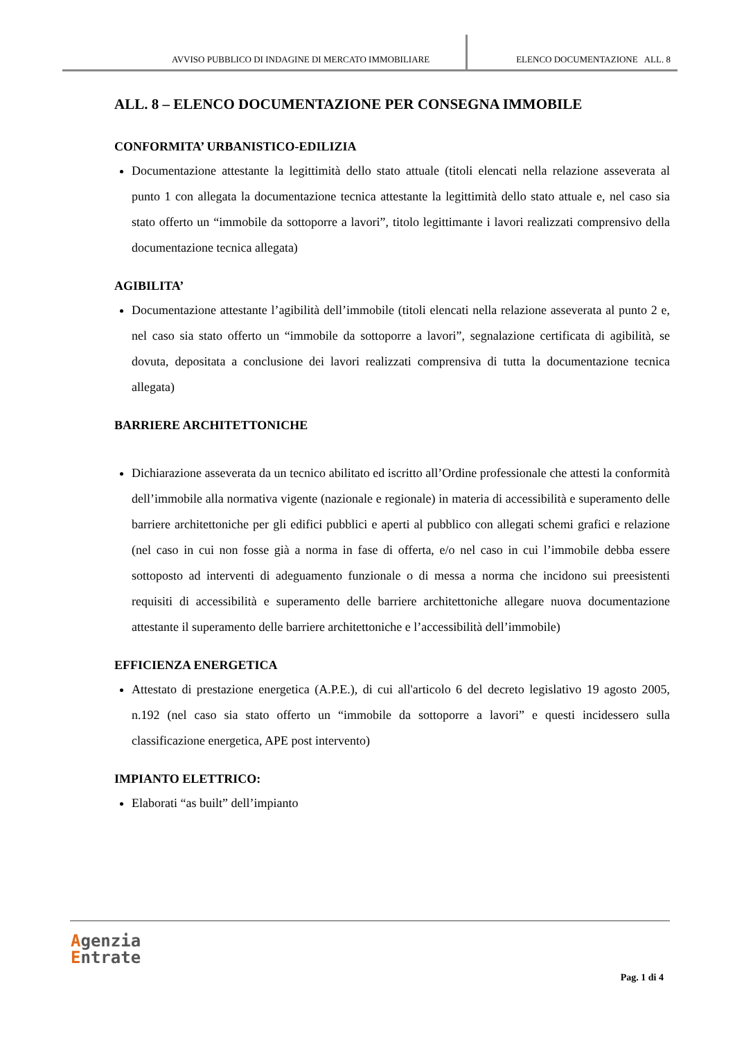AVVISO PUBBLICO DI INDAGINE DI MERCATO IMMOBILIARE
ELENCO DOCUMENTAZIONE ALL. 8
ALL. 8 – ELENCO DOCUMENTAZIONE PER CONSEGNA IMMOBILE
CONFORMITA’ URBANISTICO-EDILIZIA
Documentazione attestante la legittimità dello stato attuale (titoli elencati nella relazione asseverata al punto 1 con allegata la documentazione tecnica attestante la legittimità dello stato attuale e, nel caso sia stato offerto un “immobile da sottoporre a lavori”, titolo legittimante i lavori realizzati comprensivo della documentazione tecnica allegata)
AGIBILITA’
Documentazione attestante l’agibilità dell’immobile (titoli elencati nella relazione asseverata al punto 2 e, nel caso sia stato offerto un “immobile da sottoporre a lavori”, segnalazione certificata di agibilità, se dovuta, depositata a conclusione dei lavori realizzati comprensiva di tutta la documentazione tecnica allegata)
BARRIERE ARCHITETTONICHE
Dichiarazione asseverata da un tecnico abilitato ed iscritto all’Ordine professionale che attesti la conformità dell’immobile alla normativa vigente (nazionale e regionale) in materia di accessibilità e superamento delle barriere architettoniche per gli edifici pubblici e aperti al pubblico con allegati schemi grafici e relazione (nel caso in cui non fosse già a norma in fase di offerta, e/o nel caso in cui l’immobile debba essere sottoposto ad interventi di adeguamento funzionale o di messa a norma che incidono sui preesistenti requisiti di accessibilità e superamento delle barriere architettoniche allegare nuova documentazione attestante il superamento delle barriere architettoniche e l’accessibilità dell’immobile)
EFFICIENZA ENERGETICA
Attestato di prestazione energetica (A.P.E.), di cui all'articolo 6 del decreto legislativo 19 agosto 2005, n.192 (nel caso sia stato offerto un “immobile da sottoporre a lavori” e questi incidessero sulla classificazione energetica, APE post intervento)
IMPIANTO ELETTRICO:
Elaborati “as built” dell’impianto
Agenzia
Entrate
Pag. 1 di 4